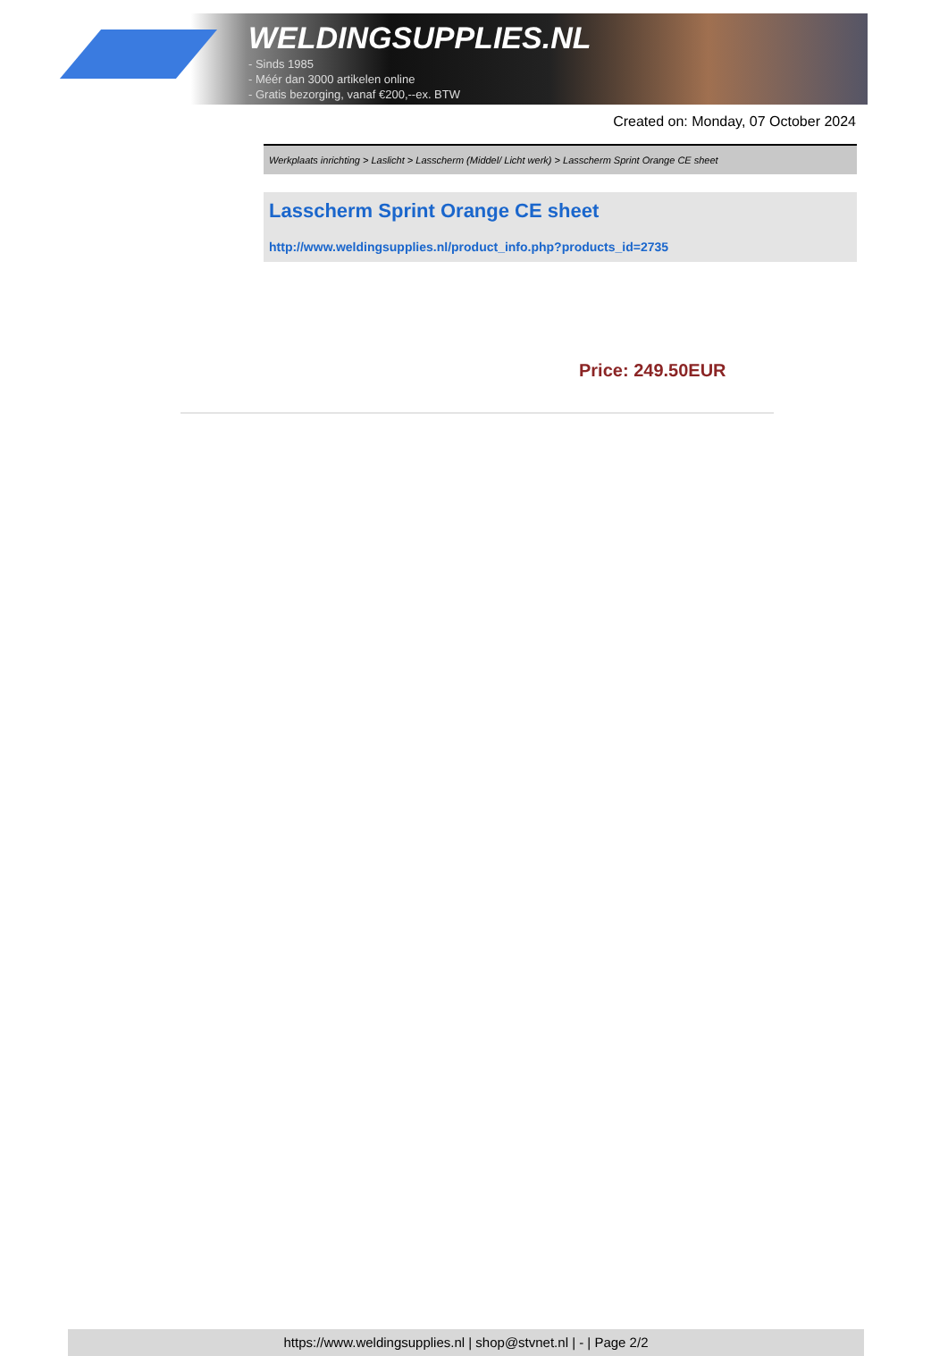WELDINGSUPPLIES.NL
- Sinds 1985
- Méér dan 3000 artikelen online
- Gratis bezorging, vanaf €200,--ex. BTW
Created on: Monday, 07 October 2024
Werkplaats inrichting > Laslicht > Lasscherm (Middel/ Licht werk) > Lasscherm Sprint Orange CE sheet
Lasscherm Sprint Orange CE sheet
http://www.weldingsupplies.nl/product_info.php?products_id=2735
Price: 249.50EUR
https://www.weldingsupplies.nl | shop@stvnet.nl | - | Page 2/2